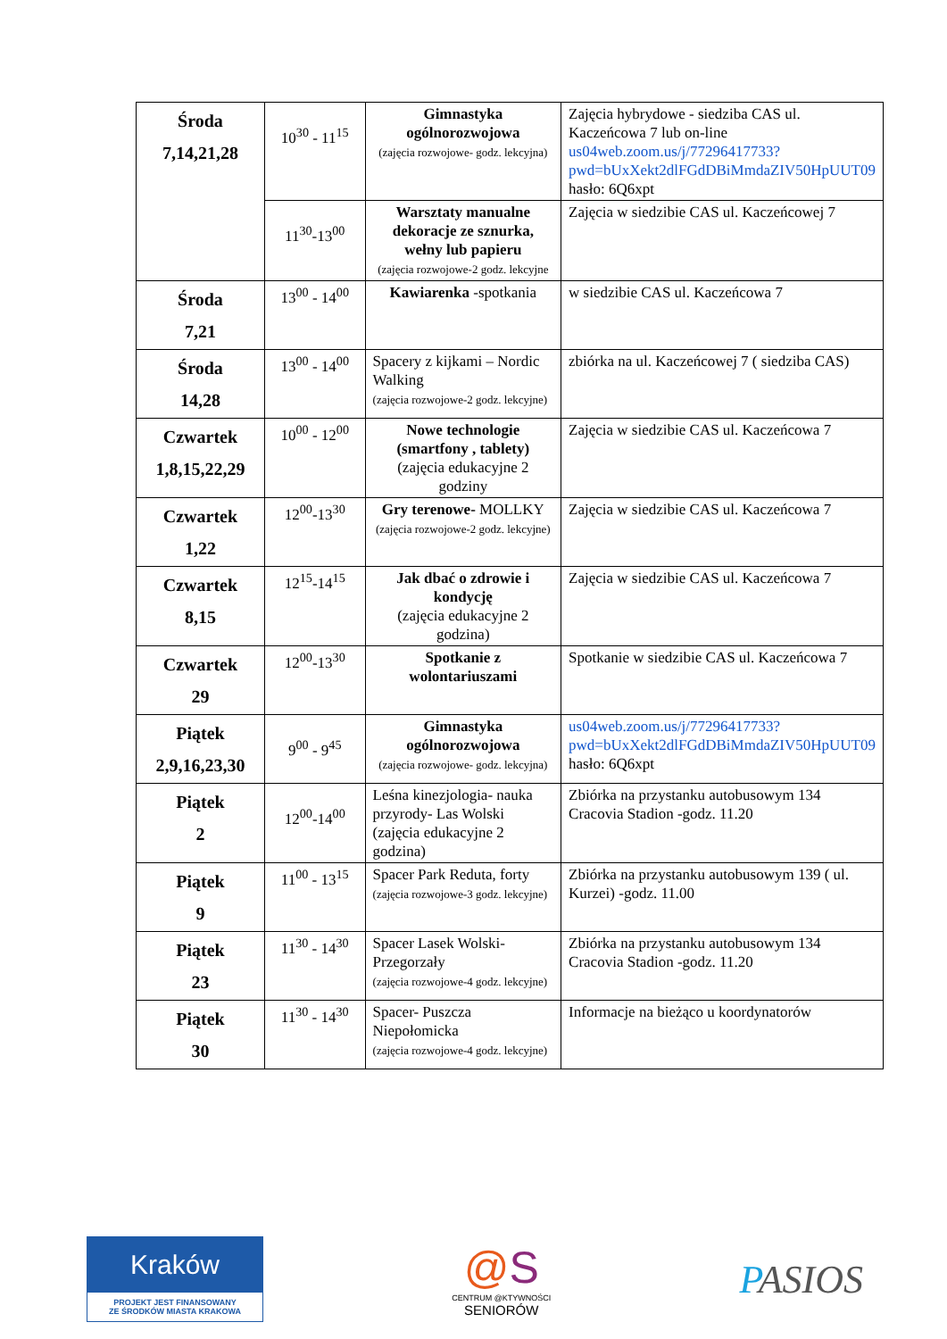| Środa 7,14,21,28 | 10<sup>30</sup> - 11<sup>15</sup> | Gimnastyka ogólnorozwojowa (zajęcia rozwojowe- godz. lekcyjna) | Zajęcia hybrydowe - siedziba CAS ul. Kaczeńcowa 7 lub on-line us04web.zoom.us/j/77296417733?pwd=bUxXekt2dlFGdDBiMmdaZIV50HpUUT09 hasło: 6Q6xpt |
| | 11<sup>30</sup>-13<sup>00</sup> | Warsztaty manualne dekoracje ze sznurka, wełny lub papieru (zajęcia rozwojowe-2 godz. lekcyjne | Zajęcia w siedzibie CAS ul. Kaczeńcowej 7 |
| Środa 7,21 | 13<sup>00</sup> - 14<sup>00</sup> | Kawiarenka -spotkania | w siedzibie CAS ul. Kaczeńcowa 7 |
| Środa 14,28 | 13<sup>00</sup> - 14<sup>00</sup> | Spacery z kijkami – Nordic Walking (zajęcia rozwojowe-2 godz. lekcyjne) | zbiórka na ul. Kaczeńcowej 7 ( siedziba CAS) |
| Czwartek 1,8,15,22,29 | 10<sup>00</sup> - 12<sup>00</sup> | Nowe technologie (smartfony , tablety) (zajęcia edukacyjne 2 godziny | Zajęcia w siedzibie CAS ul. Kaczeńcowa 7 |
| Czwartek 1,22 | 12<sup>00</sup>-13<sup>30</sup> | Gry terenowe- MOLLKY (zajęcia rozwojowe-2 godz. lekcyjne) | Zajęcia w siedzibie CAS ul. Kaczeńcowa 7 |
| Czwartek 8,15 | 12<sup>15</sup>-14<sup>15</sup> | Jak dbać o zdrowie i kondycję (zajęcia edukacyjne 2 godzina) | Zajęcia w siedzibie CAS ul. Kaczeńcowa 7 |
| Czwartek 29 | 12<sup>00</sup>-13<sup>30</sup> | Spotkanie z wolontariuszami | Spotkanie w siedzibie CAS ul. Kaczeńcowa 7 |
| Piątek 2,9,16,23,30 | 9<sup>00</sup> - 9<sup>45</sup> | Gimnastyka ogólnorozwojowa (zajęcia rozwojowe- godz. lekcyjna) | us04web.zoom.us/j/77296417733?pwd=bUxXekt2dlFGdDBiMmdaZIV50HpUUT09 hasło: 6Q6xpt |
| Piątek 2 | 12<sup>00</sup>-14<sup>00</sup> | Leśna kinezjologia- nauka przyrody- Las Wolski (zajęcia edukacyjne 2 godzina) | Zbiórka na przystanku autobusowym 134 Cracovia Stadion -godz. 11.20 |
| Piątek 9 | 11<sup>00</sup> - 13<sup>15</sup> | Spacer Park Reduta, forty (zajęcia rozwojowe-3 godz. lekcyjne) | Zbiórka na przystanku autobusowym 139 ( ul. Kurzei) -godz. 11.00 |
| Piątek 23 | 11<sup>30</sup> - 14<sup>30</sup> | Spacer Lasek Wolski-Przegorzały (zajęcia rozwojowe-4 godz. lekcyjne) | Zbiórka na przystanku autobusowym 134 Cracovia Stadion -godz. 11.20 |
| Piątek 30 | 11<sup>30</sup> - 14<sup>30</sup> | Spacer- Puszcza Niepołomicka (zajęcia rozwojowe-4 godz. lekcyjne) | Informacje na bieżąco u koordynatorów |
Kraków
PROJEKT JEST FINANSOWANY
ZE ŚRODKÓW MIASTA KRAKOWA
@S
CENTRUM @KTYWNOŚCI
SENIORÓW
PASIOS